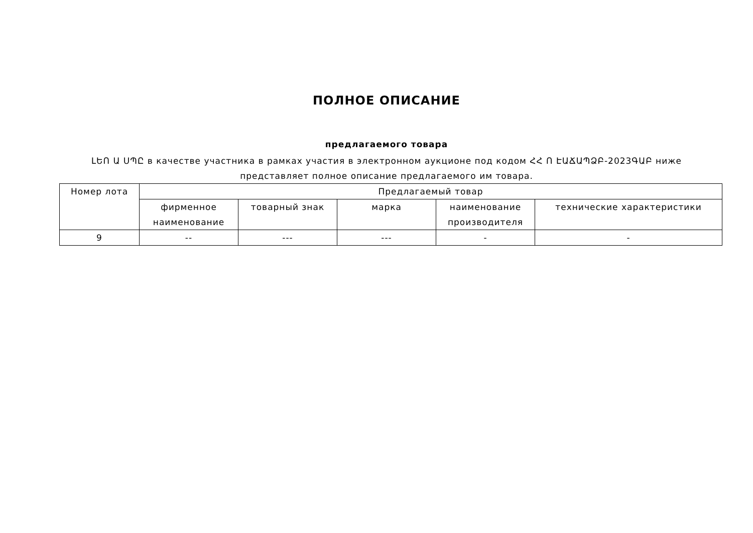ПОЛНОЕ ОПИСАНИЕ
предлагаемого товара
ԼԵՈ Ա ՍՊԸ в качестве участника в рамках участия в электронном аукционе под кодом ՀՀ Ո ԷԱՃԱՊՁԲ-2023ԳԱԲ ниже представляет полное описание предлагаемого им товара.
| Номер лота | Предлагаемый товар | | | | |
| --- | --- | --- | --- | --- | --- |
| | фирменное наименование | товарный знак | марка | наименование производителя | технические характеристики |
| 9 | -- | --- | --- | - | - |